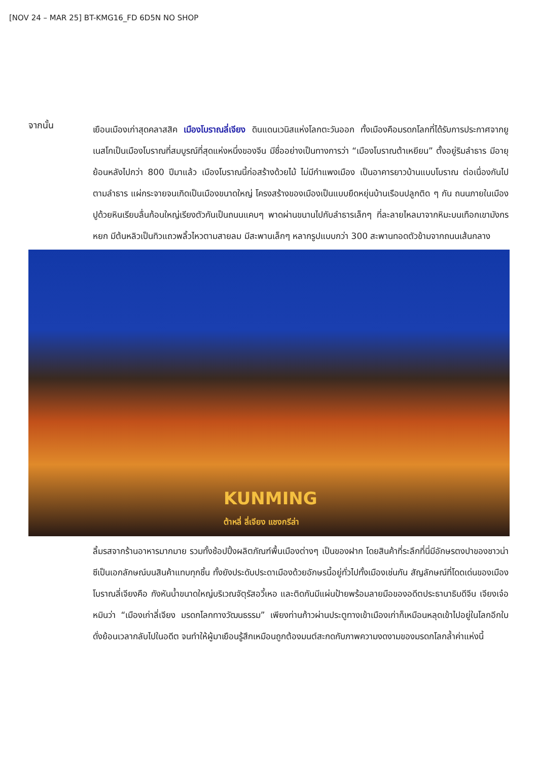[NOV 24 – MAR 25] BT-KMG16_FD 6D5N NO SHOP
จากนั้น
เยือนเมืองเก่าสุดคลาสสิค เมืองโบราณลี่เจียง ดินแดนเวนิสแห่งโลกตะวันออก ทั้งเมืองคือมรดกโลกที่ได้รับการประกาศจากยูเนสโกเป็นเมืองโบราณที่สมบูรณ์ที่สุดแห่งหนึ่งของจีน มีชื่ออย่างเป็นทางการว่า “เมืองโบราณต้าเหยียน” ตั้งอยู่ริมลำธาร มีอายุย้อนหลังไปกว่า 800 ปีมาแล้ว เมืองโบราณนี้ก่อสร้างด้วยไม้ ไม่มีกำแพงเมือง เป็นอาคารยาวบ้านแบบโบราณ ต่อเนื่องกันไปตามลำธาร แผ่กระจายจนเกิดเป็นเมืองขนาดใหญ่ โครงสร้างของเมืองเป็นแบบยืดหยุ่นบ้านเรือนปลูกติด ๆ กัน ถนนภายในเมืองปูด้วยหินเรียบลื่นก้อนใหญ่เรียงตัวกันเป็นถนนแคบๆ พาดผ่านขนานไปกับลำธารเล็กๆ ที่ละลายไหลมาจากหิมะบนเทือกเขามังกรหยก มีต้นหลิวเป็นทิวแถวพลิ้วไหวตามสายลม มีสะพานเล็กๆ หลากรูปแบบกว่า 300 สะพานทอดตัวข้ามจากถนนเส้นกลาง
KUNMING
ต้าหลี่ ลี่เจียง แชงกรีล่า
ลิ้มรสจากร้านอาหารมากมาย รวมทั้งช้อปปิ้งผลิตภัณฑ์พื้นเมืองต่างๆ เป็นของฝาก โดยสินค้าที่ระลึกที่นี่มีอักษรตงปาของชาวน่าซีเป็นเอกลักษณ์บนสินค้าแทบทุกชิ้น ทั้งยังประดับประดาเมืองด้วยอักษรนี้อยู่ทั่วไปทั้งเมืองเช่นกัน สัญลักษณ์ที่โดดเด่นของเมืองโบราณลี่เจียงคือ กังหันน้ำขนาดใหญ่บริเวณจัตุรัสอวี้เหอ และติดกันมีแผ่นป้ายพร้อมลายมือของอดีตประธานาธิบดีจีน เจียงเจ๋อหมินว่า “เมืองเก่าลี่เจียง มรดกโลกทางวัฒนธรรม” เพียงท่านก้าวผ่านประตูทางเข้าเมืองเก่าก็เหมือนหลุดเข้าไปอยู่ในโลกอีกใบดั่งย้อนเวลากลับไปในอดีต จนทำให้ผู้มาเยือนรู้สึกเหมือนถูกต้องมนต์สะกดกับภาพความงดงามของมรดกโลกล้ำค่าแห่งนี้